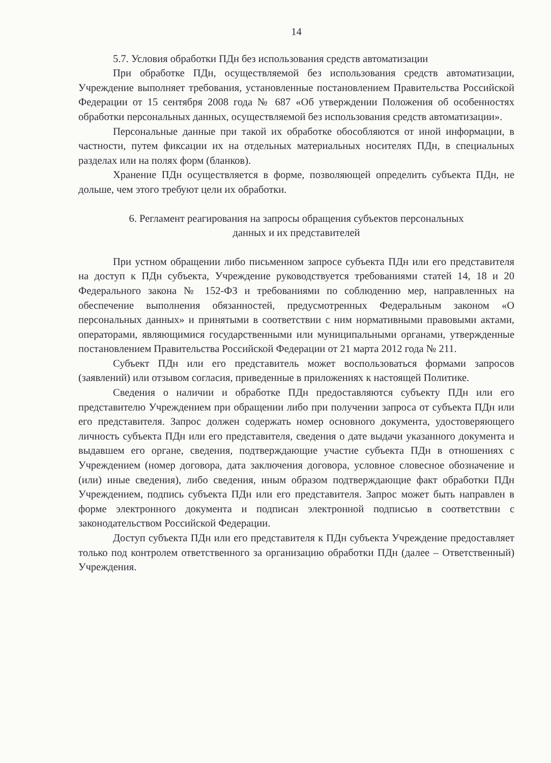14
5.7. Условия обработки ПДн без использования средств автоматизации
При обработке ПДн, осуществляемой без использования средств автоматизации, Учреждение выполняет требования, установленные постановлением Правительства Российской Федерации от 15 сентября 2008 года № 687 «Об утверждении Положения об особенностях обработки персональных данных, осуществляемой без использования средств автоматизации».
Персональные данные при такой их обработке обособляются от иной информации, в частности, путем фиксации их на отдельных материальных носителях ПДн, в специальных разделах или на полях форм (бланков).
Хранение ПДн осуществляется в форме, позволяющей определить субъекта ПДн, не дольше, чем этого требуют цели их обработки.
6. Регламент реагирования на запросы обращения субъектов персональных
данных и их представителей
При устном обращении либо письменном запросе субъекта ПДн или его представителя на доступ к ПДн субъекта, Учреждение руководствуется требованиями статей 14, 18 и 20 Федерального закона № 152-ФЗ и требованиями по соблюдению мер, направленных на обеспечение выполнения обязанностей, предусмотренных Федеральным законом «О персональных данных» и принятыми в соответствии с ним нормативными правовыми актами, операторами, являющимися государственными или муниципальными органами, утвержденные постановлением Правительства Российской Федерации от 21 марта 2012 года № 211.
Субъект ПДн или его представитель может воспользоваться формами запросов (заявлений) или отзывом согласия, приведенные в приложениях к настоящей Политике.
Сведения о наличии и обработке ПДн предоставляются субъекту ПДн или его представителю Учреждением при обращении либо при получении запроса от субъекта ПДн или его представителя. Запрос должен содержать номер основного документа, удостоверяющего личность субъекта ПДн или его представителя, сведения о дате выдачи указанного документа и выдавшем его органе, сведения, подтверждающие участие субъекта ПДн в отношениях с Учреждением (номер договора, дата заключения договора, условное словесное обозначение и (или) иные сведения), либо сведения, иным образом подтверждающие факт обработки ПДн Учреждением, подпись субъекта ПДн или его представителя. Запрос может быть направлен в форме электронного документа и подписан электронной подписью в соответствии с законодательством Российской Федерации.
Доступ субъекта ПДн или его представителя к ПДн субъекта Учреждение предоставляет только под контролем ответственного за организацию обработки ПДн (далее – Ответственный) Учреждения.